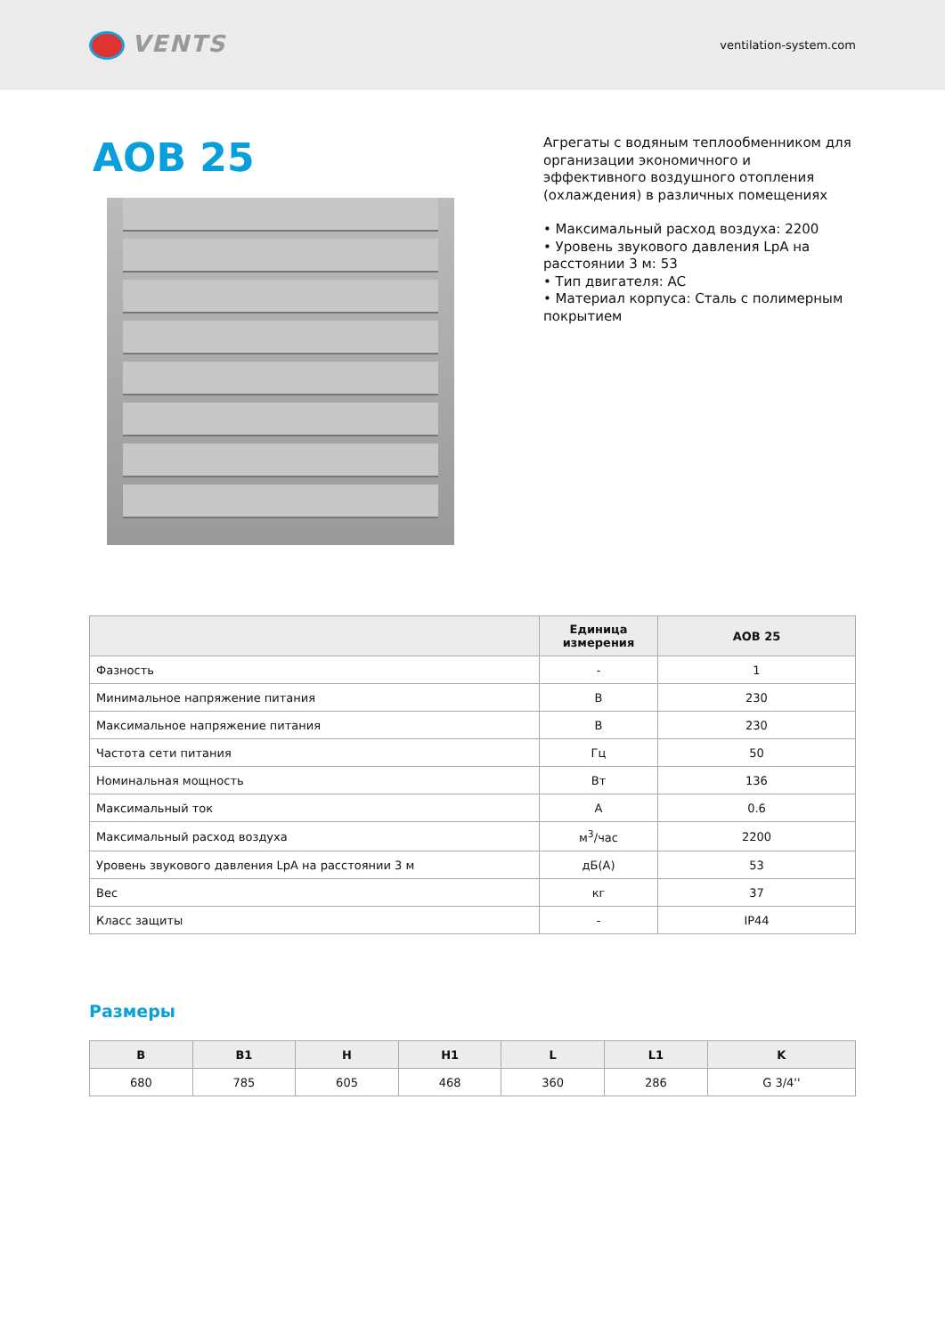VENTS
ventilation-system.com
AOB 25
Агрегаты с водяным теплообменником для организации экономичного и эффективного воздушного отопления (охлаждения) в различных помещениях
• Максимальный расход воздуха: 2200
• Уровень звукового давления LpA на расстоянии 3 м: 53
• Тип двигателя: AC
• Материал корпуса: Сталь с полимерным покрытием
| | Единица измерения | AOB 25 |
| --- | --- | --- |
| Фазность | - | 1 |
| Минимальное напряжение питания | В | 230 |
| Максимальное напряжение питания | В | 230 |
| Частота сети питания | Гц | 50 |
| Номинальная мощность | Вт | 136 |
| Максимальный ток | А | 0.6 |
| Максимальный расход воздуха | м<sup>3</sup>/час | 2200 |
| Уровень звукового давления LpA на расстоянии 3 м | дБ(А) | 53 |
| Вес | кг | 37 |
| Класс защиты | - | IP44 |
Размеры
| B | B1 | H | H1 | L | L1 | K |
| --- | --- | --- | --- | --- | --- | --- |
| 680 | 785 | 605 | 468 | 360 | 286 | G 3/4'' |